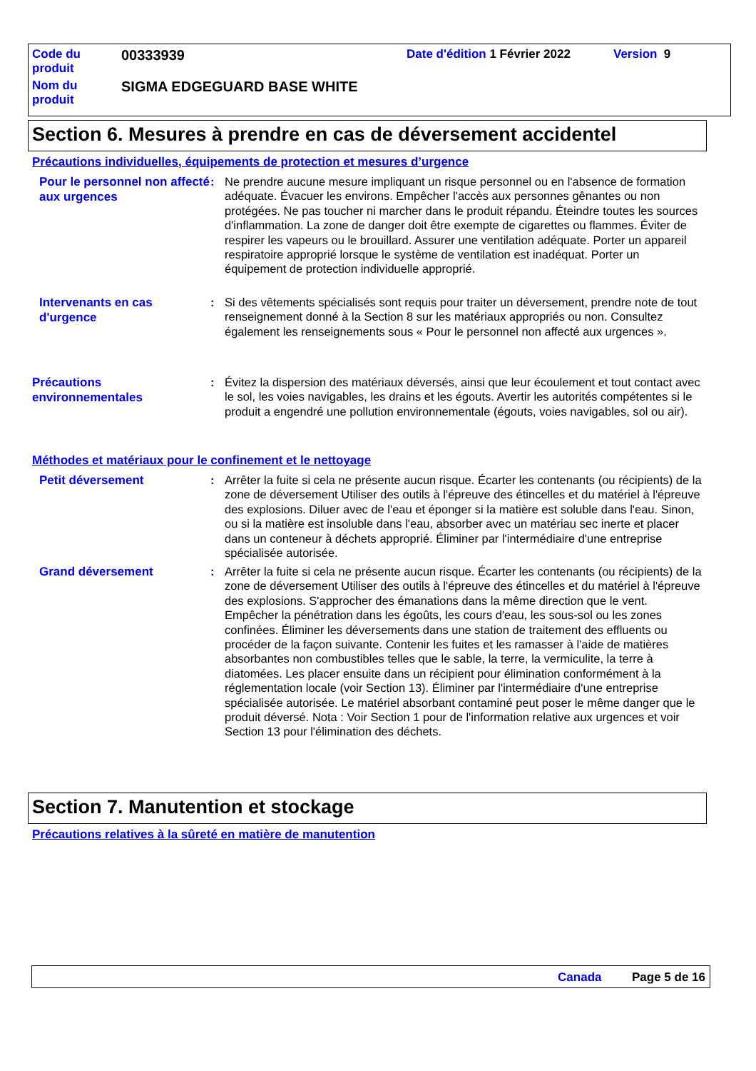| Code du produit | 00333939 | Date d'édition 1 Février 2022 | Version 9 |
| Nom du produit | SIGMA EDGEGUARD BASE WHITE | | |
Section 6. Mesures à prendre en cas de déversement accidentel
Précautions individuelles, équipements de protection et mesures d’urgence
Pour le personnel non affecté aux urgences
: Ne prendre aucune mesure impliquant un risque personnel ou en l'absence de formation adéquate. Évacuer les environs. Empêcher l'accès aux personnes gênantes ou non protégées. Ne pas toucher ni marcher dans le produit répandu. Éteindre toutes les sources d'inflammation. La zone de danger doit être exempte de cigarettes ou flammes. Éviter de respirer les vapeurs ou le brouillard. Assurer une ventilation adéquate. Porter un appareil respiratoire approprié lorsque le système de ventilation est inadéquat. Porter un équipement de protection individuelle approprié.
Intervenants en cas d'urgence
: Si des vêtements spécialisés sont requis pour traiter un déversement, prendre note de tout renseignement donné à la Section 8 sur les matériaux appropriés ou non. Consultez également les renseignements sous « Pour le personnel non affecté aux urgences ».
Précautions environnementales
: Évitez la dispersion des matériaux déversés, ainsi que leur écoulement et tout contact avec le sol, les voies navigables, les drains et les égouts. Avertir les autorités compétentes si le produit a engendré une pollution environnementale (égouts, voies navigables, sol ou air).
Méthodes et matériaux pour le confinement et le nettoyage
Petit déversement
: Arrêter la fuite si cela ne présente aucun risque. Écarter les contenants (ou récipients) de la zone de déversement Utiliser des outils à l'épreuve des étincelles et du matériel à l'épreuve des explosions. Diluer avec de l'eau et éponger si la matière est soluble dans l'eau. Sinon, ou si la matière est insoluble dans l'eau, absorber avec un matériau sec inerte et placer dans un conteneur à déchets approprié. Éliminer par l'intermédiaire d'une entreprise spécialisée autorisée.
Grand déversement
: Arrêter la fuite si cela ne présente aucun risque. Écarter les contenants (ou récipients) de la zone de déversement Utiliser des outils à l'épreuve des étincelles et du matériel à l'épreuve des explosions. S'approcher des émanations dans la même direction que le vent. Empêcher la pénétration dans les égoûts, les cours d'eau, les sous-sol ou les zones confinées. Éliminer les déversements dans une station de traitement des effluents ou procéder de la façon suivante. Contenir les fuites et les ramasser à l'aide de matières absorbantes non combustibles telles que le sable, la terre, la vermiculite, la terre à diatomées. Les placer ensuite dans un récipient pour élimination conformément à la réglementation locale (voir Section 13). Éliminer par l'intermédiaire d'une entreprise spécialisée autorisée. Le matériel absorbant contaminé peut poser le même danger que le produit déversé. Nota : Voir Section 1 pour de l'information relative aux urgences et voir Section 13 pour l'élimination des déchets.
Section 7. Manutention et stockage
Précautions relatives à la sûreté en matière de manutention
Canada Page 5 de 16